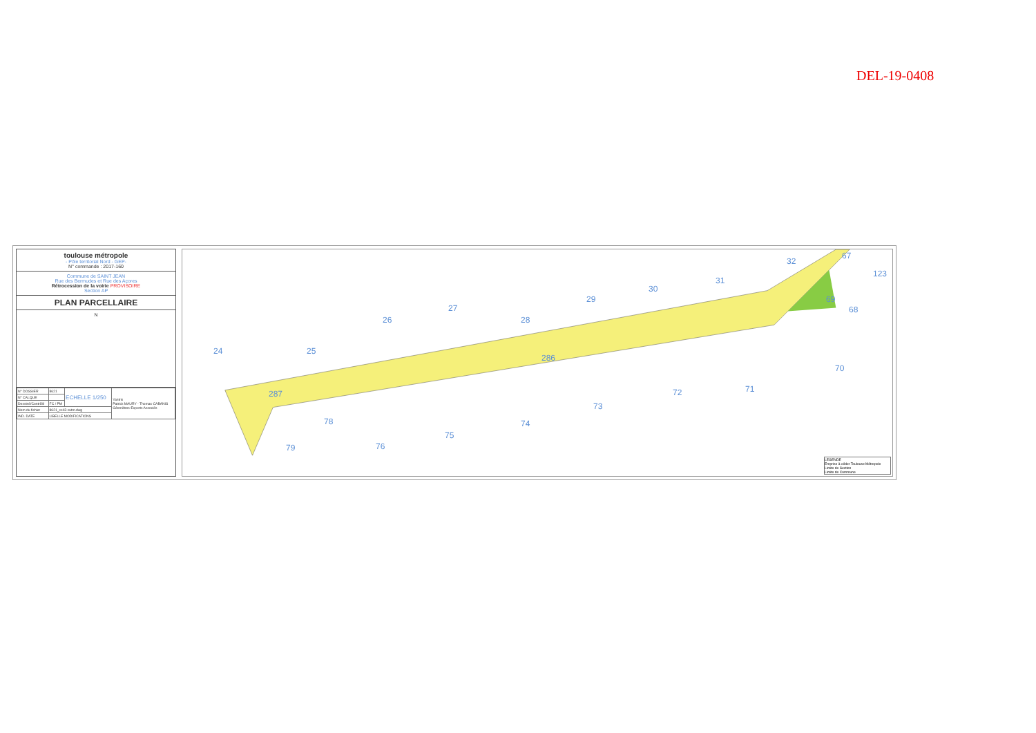DEL-19-0408
toulouse métropole
- Pôle territorial Nord - GEP-
N° commande : 2017-160
Commune de SAINT JEAN
Rue des Bermudes et Rue des Açores
Rétrocession de la voirie PROVISOIRE
Section AP
PLAN PARCELLAIRE
N
| N° DOSSIER | 8621 | ECHELLE 1/250 | Yantris Patrick MAURY - Thomas CABANIS Géomètres-Experts Associés |
| N° CALQUE | | | |
| Dessiné/Contrôlé | FC / PM | | |
| Nom du fichier | 8621_cc43-cutm.dwg | | |
| IND. DATE | LIBELLE MODIFICATIONS | | |
24 25
26
27
28
29
30
31
32
67
123
69
68
70
71 72
73
74
75
76
78
79
286
287
LEGENDE
Emprise à céder Toulouse Métropole
Limite de Section
Limite de Commune